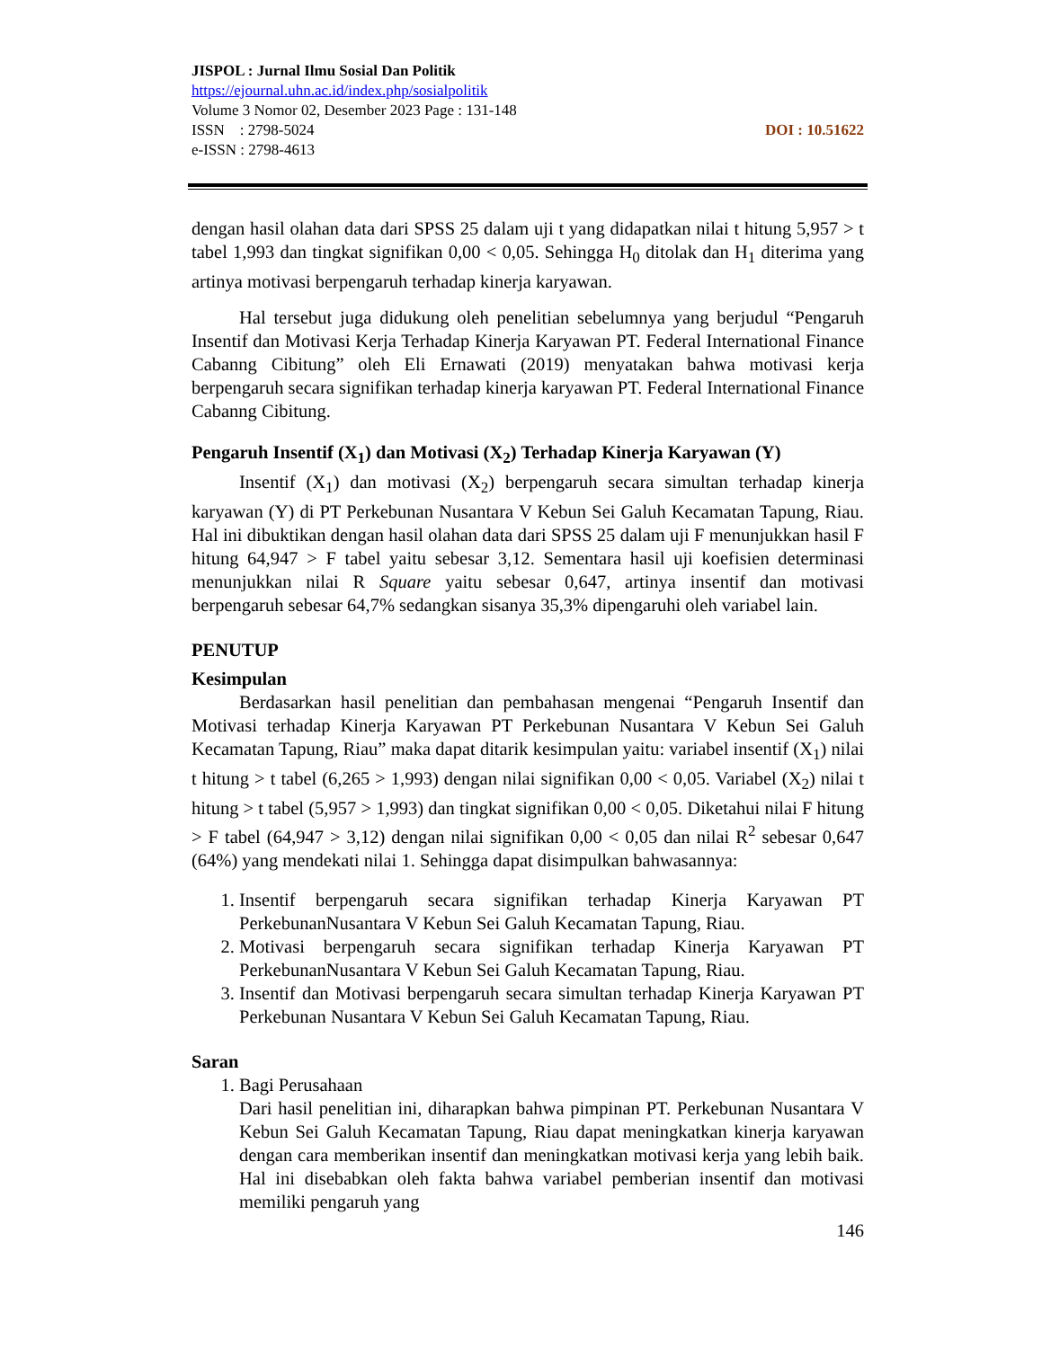JISPOL : Jurnal Ilmu Sosial Dan Politik
https://ejournal.uhn.ac.id/index.php/sosialpolitik
Volume 3 Nomor 02, Desember 2023 Page : 131-148
ISSN : 2798-5024 DOI : 10.51622
e-ISSN : 2798-4613
dengan hasil olahan data dari SPSS 25 dalam uji t yang didapatkan nilai t hitung 5,957 > t tabel 1,993 dan tingkat signifikan 0,00 < 0,05. Sehingga H<sub>0</sub> ditolak dan H<sub>1</sub> diterima yang artinya motivasi berpengaruh terhadap kinerja karyawan.
Hal tersebut juga didukung oleh penelitian sebelumnya yang berjudul “Pengaruh Insentif dan Motivasi Kerja Terhadap Kinerja Karyawan PT. Federal International Finance Cabanng Cibitung” oleh Eli Ernawati (2019) menyatakan bahwa motivasi kerja berpengaruh secara signifikan terhadap kinerja karyawan PT. Federal International Finance Cabanng Cibitung.
Pengaruh Insentif (X<sub>1</sub>) dan Motivasi (X<sub>2</sub>) Terhadap Kinerja Karyawan (Y)
Insentif (X<sub>1</sub>) dan motivasi (X<sub>2</sub>) berpengaruh secara simultan terhadap kinerja karyawan (Y) di PT Perkebunan Nusantara V Kebun Sei Galuh Kecamatan Tapung, Riau. Hal ini dibuktikan dengan hasil olahan data dari SPSS 25 dalam uji F menunjukkan hasil F hitung 64,947 > F tabel yaitu sebesar 3,12. Sementara hasil uji koefisien determinasi menunjukkan nilai R Square yaitu sebesar 0,647, artinya insentif dan motivasi berpengaruh sebesar 64,7% sedangkan sisanya 35,3% dipengaruhi oleh variabel lain.
PENUTUP
Kesimpulan
Berdasarkan hasil penelitian dan pembahasan mengenai “Pengaruh Insentif dan Motivasi terhadap Kinerja Karyawan PT Perkebunan Nusantara V Kebun Sei Galuh Kecamatan Tapung, Riau” maka dapat ditarik kesimpulan yaitu: variabel insentif (X<sub>1</sub>) nilai t hitung > t tabel (6,265 > 1,993) dengan nilai signifikan 0,00 < 0,05. Variabel (X<sub>2</sub>) nilai t hitung > t tabel (5,957 > 1,993) dan tingkat signifikan 0,00 < 0,05. Diketahui nilai F hitung > F tabel (64,947 > 3,12) dengan nilai signifikan 0,00 < 0,05 dan nilai R<sup>2</sup> sebesar 0,647 (64%) yang mendekati nilai 1. Sehingga dapat disimpulkan bahwasannya:
1. Insentif berpengaruh secara signifikan terhadap Kinerja Karyawan PT PerkebunanNusantara V Kebun Sei Galuh Kecamatan Tapung, Riau.
2. Motivasi berpengaruh secara signifikan terhadap Kinerja Karyawan PT PerkebunanNusantara V Kebun Sei Galuh Kecamatan Tapung, Riau.
3. Insentif dan Motivasi berpengaruh secara simultan terhadap Kinerja Karyawan PT Perkebunan Nusantara V Kebun Sei Galuh Kecamatan Tapung, Riau.
Saran
1. Bagi Perusahaan
Dari hasil penelitian ini, diharapkan bahwa pimpinan PT. Perkebunan Nusantara V Kebun Sei Galuh Kecamatan Tapung, Riau dapat meningkatkan kinerja karyawan dengan cara memberikan insentif dan meningkatkan motivasi kerja yang lebih baik. Hal ini disebabkan oleh fakta bahwa variabel pemberian insentif dan motivasi memiliki pengaruh yang
146